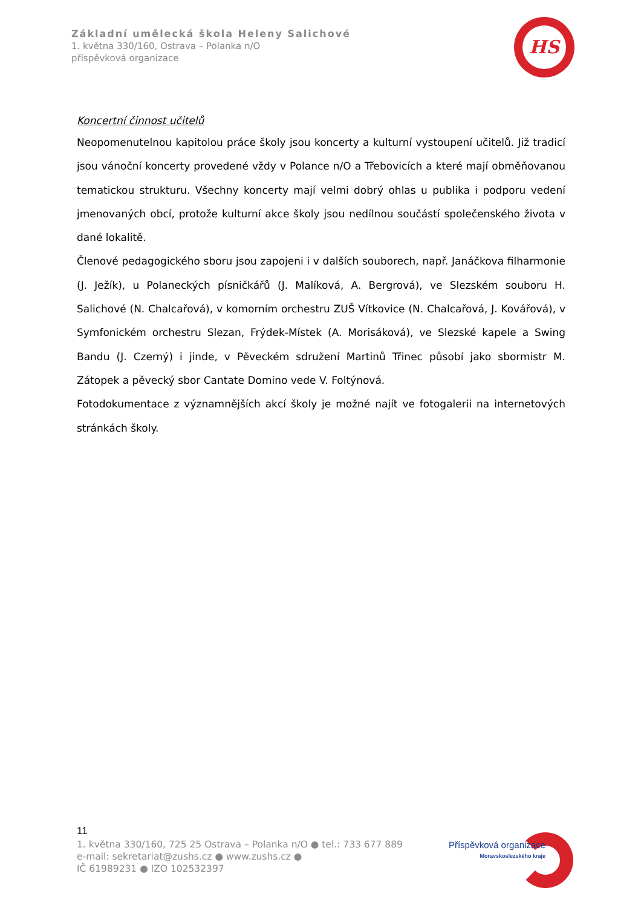Základní umělecká škola Heleny Salichové
1. května 330/160, Ostrava – Polanka n/O
příspěvková organizace
HS
Koncertní činnost učitelů
Neopomenutelnou kapitolou práce školy jsou koncerty a kulturní vystoupení učitelů. Již tradicí jsou vánoční koncerty provedené vždy v Polance n/O a Třebovicích a které mají obměňovanou tematickou strukturu. Všechny koncerty mají velmi dobrý ohlas u publika i podporu vedení jmenovaných obcí, protože kulturní akce školy jsou nedílnou součástí společenského života v dané lokalitě.
Členové pedagogického sboru jsou zapojeni i v dalších souborech, např. Janáčkova filharmonie (J. Ježík), u Polaneckých písničkářů (J. Malíková, A. Bergrová), ve Slezském souboru H. Salichové (N. Chalcařová), v komorním orchestru ZUŠ Vítkovice (N. Chalcařová, J. Kovářová), v Symfonickém orchestru Slezan, Frýdek-Místek (A. Morisáková), ve Slezské kapele a Swing Bandu (J. Czerný) i jinde, v Pěveckém sdružení Martinů Třinec působí jako sbormistr M. Zátopek a pěvecký sbor Cantate Domino vede V. Foltýnová.
Fotodokumentace z významnějších akcí školy je možné najít ve fotogalerii na internetových stránkách školy.
11
1. května 330/160, 725 25 Ostrava – Polanka n/O ● tel.: 733 677 889
e-mail: sekretariat@zushs.cz ● www.zushs.cz ●
IČ 61989231 ● IZO 102532397
Příspěvková organizace
Moravskoslezského kraje